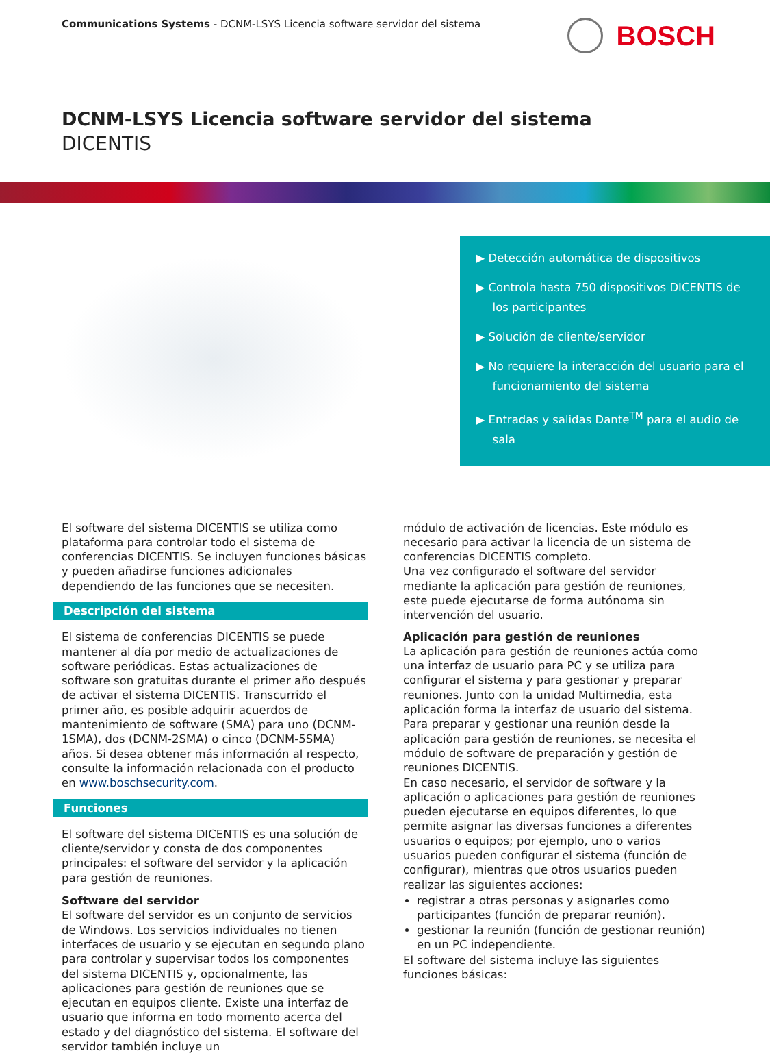Communications Systems - DCNM-LSYS Licencia software servidor del sistema
BOSCH
DCNM-LSYS Licencia software servidor del sistema
DICENTIS
▶ Detección automática de dispositivos
▶ Controla hasta 750 dispositivos DICENTIS de los participantes
▶ Solución de cliente/servidor
▶ No requiere la interacción del usuario para el funcionamiento del sistema
▶ Entradas y salidas Dante<sup>TM</sup> para el audio de sala
El software del sistema DICENTIS se utiliza como plataforma para controlar todo el sistema de conferencias DICENTIS. Se incluyen funciones básicas y pueden añadirse funciones adicionales dependiendo de las funciones que se necesiten.
Descripción del sistema
El sistema de conferencias DICENTIS se puede mantener al día por medio de actualizaciones de software periódicas. Estas actualizaciones de software son gratuitas durante el primer año después de activar el sistema DICENTIS. Transcurrido el primer año, es posible adquirir acuerdos de mantenimiento de software (SMA) para uno (DCNM-1SMA), dos (DCNM-2SMA) o cinco (DCNM-5SMA) años. Si desea obtener más información al respecto, consulte la información relacionada con el producto en www.boschsecurity.com.
Funciones
El software del sistema DICENTIS es una solución de cliente/servidor y consta de dos componentes principales: el software del servidor y la aplicación para gestión de reuniones.
Software del servidor
El software del servidor es un conjunto de servicios de Windows. Los servicios individuales no tienen interfaces de usuario y se ejecutan en segundo plano para controlar y supervisar todos los componentes del sistema DICENTIS y, opcionalmente, las aplicaciones para gestión de reuniones que se ejecutan en equipos cliente. Existe una interfaz de usuario que informa en todo momento acerca del estado y del diagnóstico del sistema. El software del servidor también incluye un
módulo de activación de licencias. Este módulo es necesario para activar la licencia de un sistema de conferencias DICENTIS completo.
Una vez configurado el software del servidor mediante la aplicación para gestión de reuniones, este puede ejecutarse de forma autónoma sin intervención del usuario.
Aplicación para gestión de reuniones
La aplicación para gestión de reuniones actúa como una interfaz de usuario para PC y se utiliza para configurar el sistema y para gestionar y preparar reuniones. Junto con la unidad Multimedia, esta aplicación forma la interfaz de usuario del sistema.
Para preparar y gestionar una reunión desde la aplicación para gestión de reuniones, se necesita el módulo de software de preparación y gestión de reuniones DICENTIS.
En caso necesario, el servidor de software y la aplicación o aplicaciones para gestión de reuniones pueden ejecutarse en equipos diferentes, lo que permite asignar las diversas funciones a diferentes usuarios o equipos; por ejemplo, uno o varios usuarios pueden configurar el sistema (función de configurar), mientras que otros usuarios pueden realizar las siguientes acciones:
registrar a otras personas y asignarles como participantes (función de preparar reunión).
gestionar la reunión (función de gestionar reunión) en un PC independiente.
El software del sistema incluye las siguientes funciones básicas: